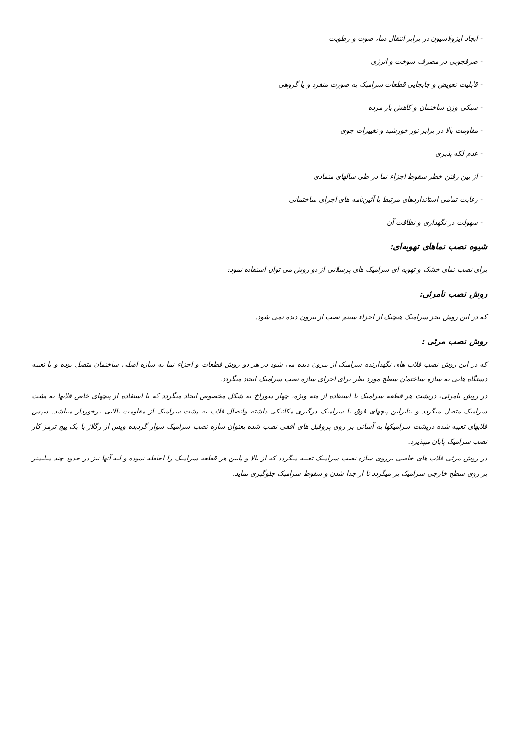- ایجاد ایزولاسیون در برابر انتقال دما، صوت و رطوبت
- صرفجویی در مصرف سوخت و انرژی
- قابلیت تعویض و جابجایی قطعات سرامیک به صورت منفرد و یا گروهی
- سبکی وزن ساختمان و کاهش بار مرده
- مقاومت بالا در برابر نور خورشید و تغییرات جوی
- عدم لکه پذیری
- از بین رفتن خطر سقوط اجزاء نما در طی سالهای متمادی
- رعایت تمامی استانداردهای مرتبط با آئین‌نامه های اجرای ساختمانی
- سهولت در نگهداری و نظافت آن
شیوه نصب نماهای تهویه‌ای:
برای نصب نمای خشک و تهویه ای سرامیک های پرسلانی از دو روش می توان استفاده نمود:
روش نصب نامرئی:
که در این روش بجز سرامیک هیچیک از اجزاء سیتم نصب از بیرون دیده نمی شود.
روش نصب مرئی :
که در این روش نصب قلاب های نگهدارنده سرامیک از بیرون دیده می شود در هر دو روش قطعات و اجزاء نما به سازه اصلی ساختمان متصل بوده و با تعبیه دستگاه هایی به سازه ساختمان سطح مورد نظر برای اجرای سازه نصب سرامیک ایجاد میگردد.
در روش نامرئی، درپشت هر قطعه سرامیک با استفاده از مته ویژه، چهار سوراخ به شکل مخصوص ایجاد میگردد که با استفاده از پیچهای خاص قلابها به پشت سرامیک متصل میگردد و بنابراین پیچهای فوق با سرامیک درگیری مکانیکی داشته واتصال قلاب به پشت سرامیک از مقاومت بالایی برخوردار میباشد. سپس قلابهای تعبیه شده درپشت سرامیکها به آسانی بر روی پروفیل های افقی نصب شده بعنوان سازه نصب سرامیک سوار گردیده وپس از رگلاژ با یک پیچ ترمز کار نصب سرامیک پایان میپذیرد.
در روش مرئی قلاب های خاصی برروی سازه نصب سرامیک تعبیه میگردد که از بالا و پایین هر قطعه سرامیک را احاطه نموده و لبه آنها نیز در حدود چند میلیمتر بر روی سطح خارجی سرامیک بر میگردد تا از جدا شدن و سقوط سرامیک جلوگیری نماید.